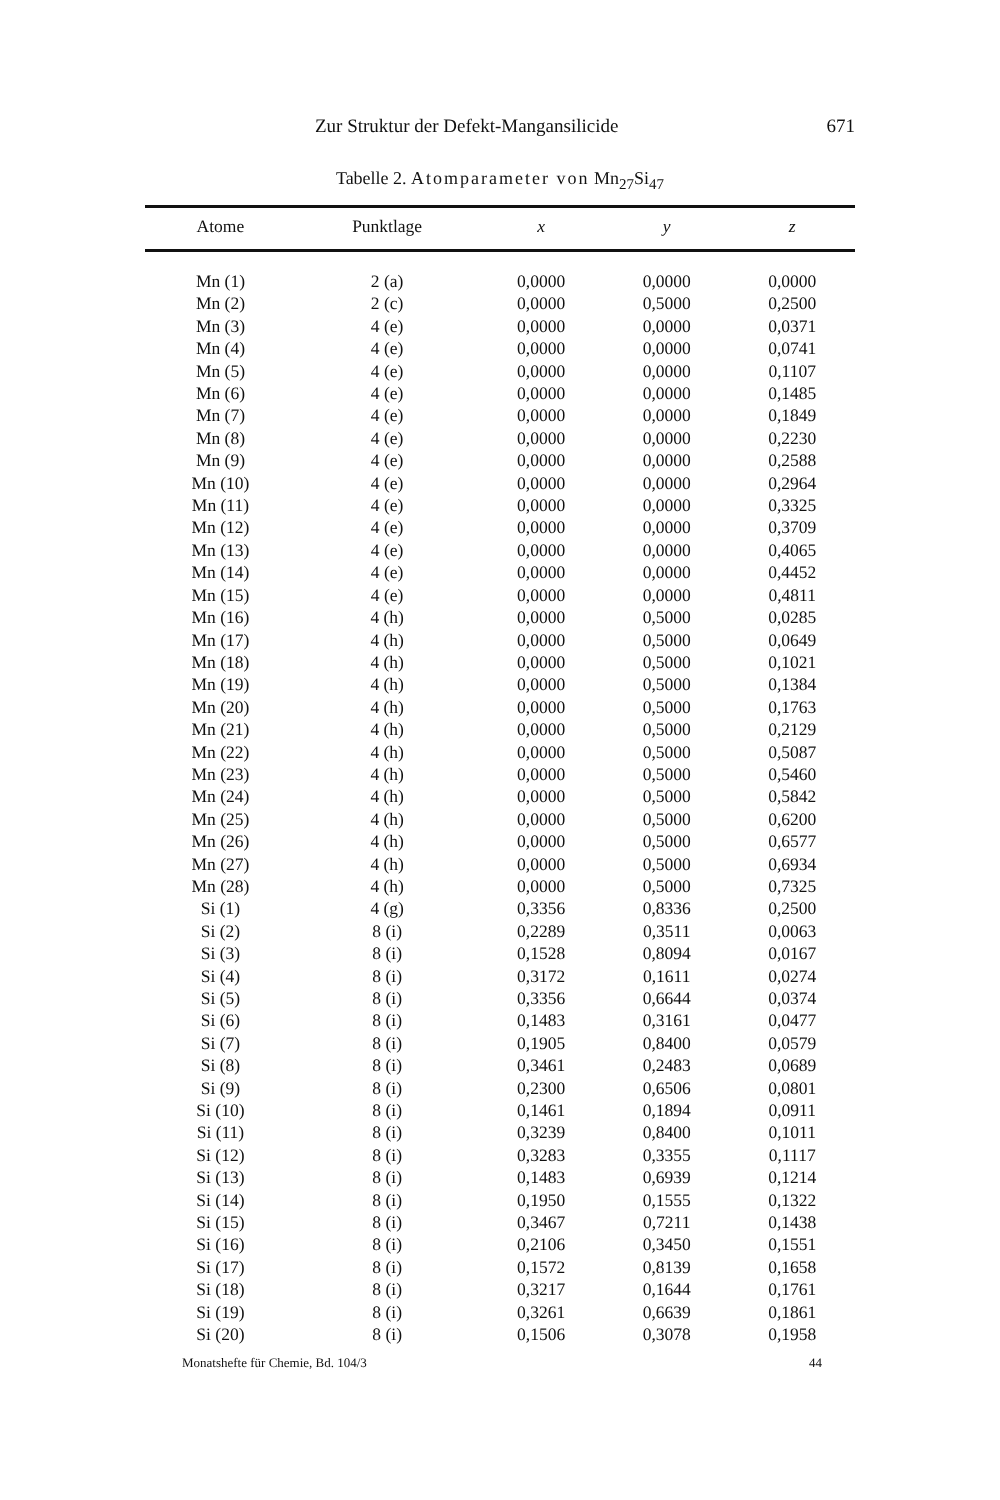Zur Struktur der Defekt-Mangansilicide 671
Tabelle 2. Atomparameter von Mn<sub>27</sub>Si<sub>47</sub>
| Atome | Punktlage | x | y | z |
| --- | --- | --- | --- | --- |
| Mn (1) | 2 (a) | 0,0000 | 0,0000 | 0,0000 |
| Mn (2) | 2 (c) | 0,0000 | 0,5000 | 0,2500 |
| Mn (3) | 4 (e) | 0,0000 | 0,0000 | 0,0371 |
| Mn (4) | 4 (e) | 0,0000 | 0,0000 | 0,0741 |
| Mn (5) | 4 (e) | 0,0000 | 0,0000 | 0,1107 |
| Mn (6) | 4 (e) | 0,0000 | 0,0000 | 0,1485 |
| Mn (7) | 4 (e) | 0,0000 | 0,0000 | 0,1849 |
| Mn (8) | 4 (e) | 0,0000 | 0,0000 | 0,2230 |
| Mn (9) | 4 (e) | 0,0000 | 0,0000 | 0,2588 |
| Mn (10) | 4 (e) | 0,0000 | 0,0000 | 0,2964 |
| Mn (11) | 4 (e) | 0,0000 | 0,0000 | 0,3325 |
| Mn (12) | 4 (e) | 0,0000 | 0,0000 | 0,3709 |
| Mn (13) | 4 (e) | 0,0000 | 0,0000 | 0,4065 |
| Mn (14) | 4 (e) | 0,0000 | 0,0000 | 0,4452 |
| Mn (15) | 4 (e) | 0,0000 | 0,0000 | 0,4811 |
| Mn (16) | 4 (h) | 0,0000 | 0,5000 | 0,0285 |
| Mn (17) | 4 (h) | 0,0000 | 0,5000 | 0,0649 |
| Mn (18) | 4 (h) | 0,0000 | 0,5000 | 0,1021 |
| Mn (19) | 4 (h) | 0,0000 | 0,5000 | 0,1384 |
| Mn (20) | 4 (h) | 0,0000 | 0,5000 | 0,1763 |
| Mn (21) | 4 (h) | 0,0000 | 0,5000 | 0,2129 |
| Mn (22) | 4 (h) | 0,0000 | 0,5000 | 0,5087 |
| Mn (23) | 4 (h) | 0,0000 | 0,5000 | 0,5460 |
| Mn (24) | 4 (h) | 0,0000 | 0,5000 | 0,5842 |
| Mn (25) | 4 (h) | 0,0000 | 0,5000 | 0,6200 |
| Mn (26) | 4 (h) | 0,0000 | 0,5000 | 0,6577 |
| Mn (27) | 4 (h) | 0,0000 | 0,5000 | 0,6934 |
| Mn (28) | 4 (h) | 0,0000 | 0,5000 | 0,7325 |
| Si (1) | 4 (g) | 0,3356 | 0,8336 | 0,2500 |
| Si (2) | 8 (i) | 0,2289 | 0,3511 | 0,0063 |
| Si (3) | 8 (i) | 0,1528 | 0,8094 | 0,0167 |
| Si (4) | 8 (i) | 0,3172 | 0,1611 | 0,0274 |
| Si (5) | 8 (i) | 0,3356 | 0,6644 | 0,0374 |
| Si (6) | 8 (i) | 0,1483 | 0,3161 | 0,0477 |
| Si (7) | 8 (i) | 0,1905 | 0,8400 | 0,0579 |
| Si (8) | 8 (i) | 0,3461 | 0,2483 | 0,0689 |
| Si (9) | 8 (i) | 0,2300 | 0,6506 | 0,0801 |
| Si (10) | 8 (i) | 0,1461 | 0,1894 | 0,0911 |
| Si (11) | 8 (i) | 0,3239 | 0,8400 | 0,1011 |
| Si (12) | 8 (i) | 0,3283 | 0,3355 | 0,1117 |
| Si (13) | 8 (i) | 0,1483 | 0,6939 | 0,1214 |
| Si (14) | 8 (i) | 0,1950 | 0,1555 | 0,1322 |
| Si (15) | 8 (i) | 0,3467 | 0,7211 | 0,1438 |
| Si (16) | 8 (i) | 0,2106 | 0,3450 | 0,1551 |
| Si (17) | 8 (i) | 0,1572 | 0,8139 | 0,1658 |
| Si (18) | 8 (i) | 0,3217 | 0,1644 | 0,1761 |
| Si (19) | 8 (i) | 0,3261 | 0,6639 | 0,1861 |
| Si (20) | 8 (i) | 0,1506 | 0,3078 | 0,1958 |
Monatshefte für Chemie, Bd. 104/3 44